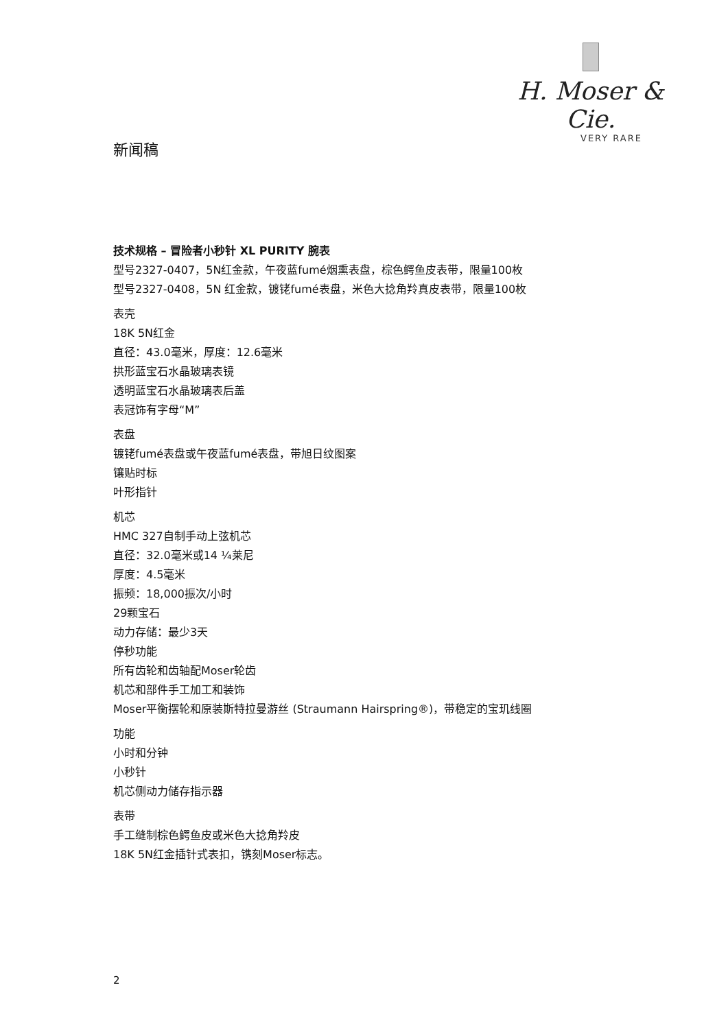H. Moser & Cie.
VERY RARE
新闻稿
技术规格 – 冒险者小秒针 XL PURITY 腕表
型号2327-0407，5N红金款，午夜蓝fumé烟熏表盘，棕色鳄鱼皮表带，限量100枚
型号2327-0408，5N 红金款，镀铑fumé表盘，米色大捻角羚真皮表带，限量100枚
表壳
18K 5N红金
直径：43.0毫米，厚度：12.6毫米
拱形蓝宝石水晶玻璃表镜
透明蓝宝石水晶玻璃表后盖
表冠饰有字母“M”
表盘
镀铑fumé表盘或午夜蓝fumé表盘，带旭日纹图案
镶贴时标
叶形指针
机芯
HMC 327自制手动上弦机芯
直径：32.0毫米或14 ¼莱尼
厚度：4.5毫米
振频：18,000振次/小时
29颗宝石
动力存储：最少3天
停秒功能
所有齿轮和齿轴配Moser轮齿
机芯和部件手工加工和装饰
Moser平衡摆轮和原装斯特拉曼游丝 (Straumann Hairspring®)，带稳定的宝玑线圈
功能
小时和分钟
小秒针
机芯侧动力储存指示器
表带
手工缝制棕色鳄鱼皮或米色大捻角羚皮
18K 5N红金插针式表扣，镌刻Moser标志。
2